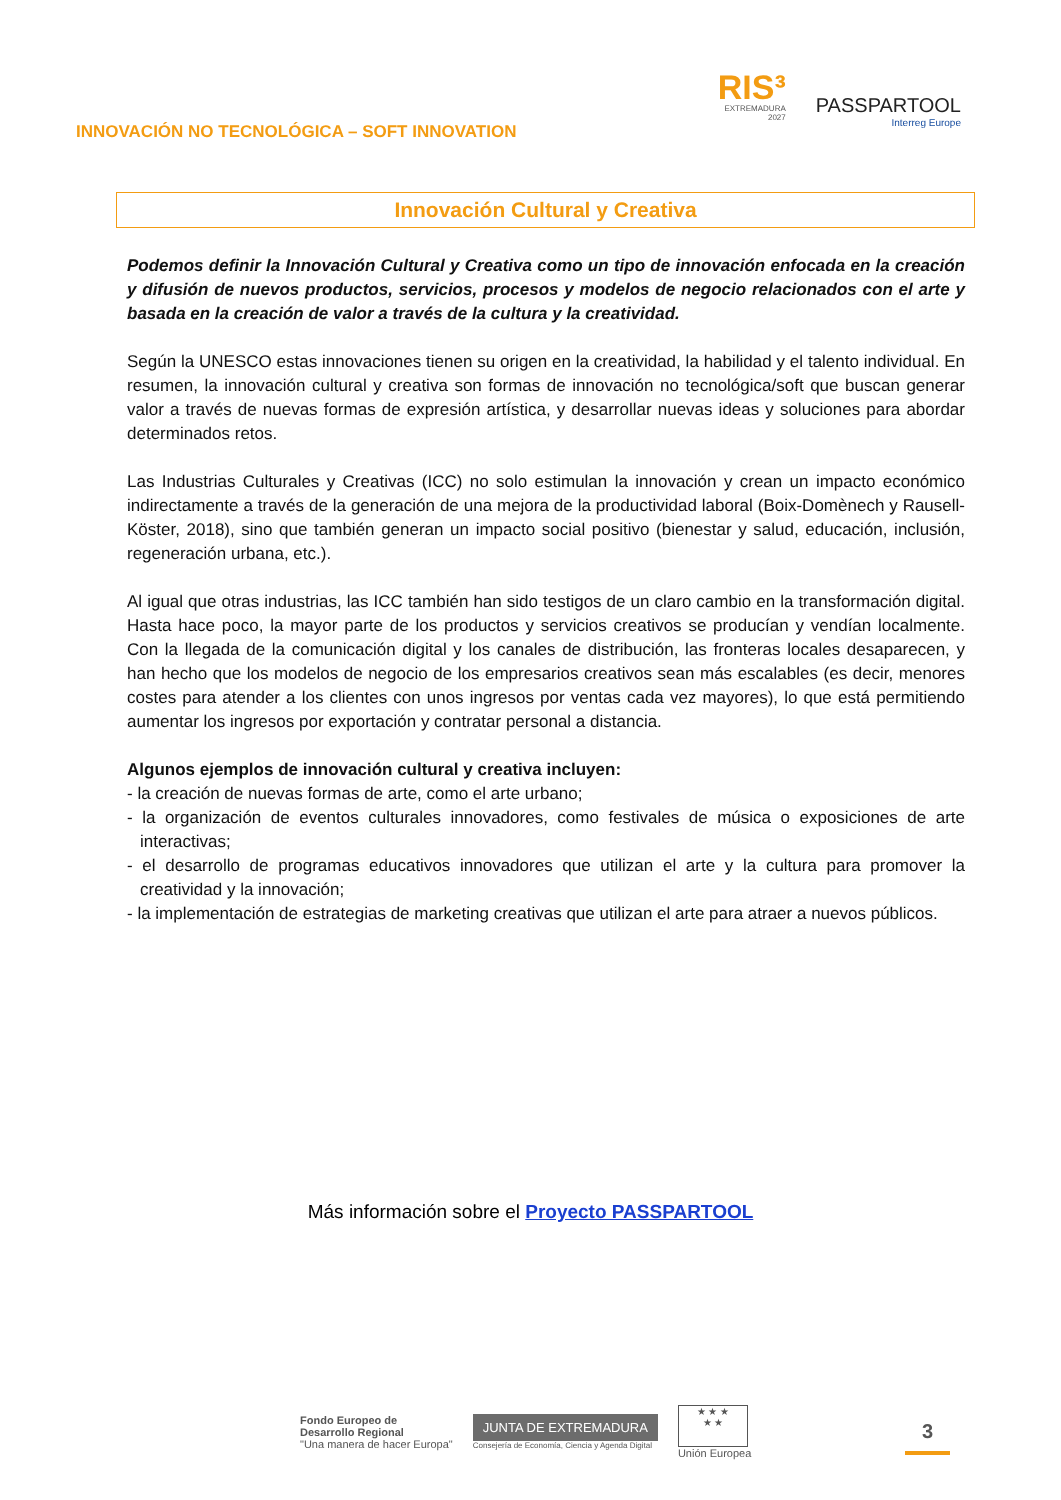INNOVACIÓN NO TECNOLÓGICA – SOFT INNOVATION
RIS³
EXTREMADURA
2027
PASSPARTOOL
Interreg Europe
Innovación Cultural y Creativa
Podemos definir la Innovación Cultural y Creativa como un tipo de innovación enfocada en la creación y difusión de nuevos productos, servicios, procesos y modelos de negocio relacionados con el arte y basada en la creación de valor a través de la cultura y la creatividad.
Según la UNESCO estas innovaciones tienen su origen en la creatividad, la habilidad y el talento individual. En resumen, la innovación cultural y creativa son formas de innovación no tecnológica/soft que buscan generar valor a través de nuevas formas de expresión artística, y desarrollar nuevas ideas y soluciones para abordar determinados retos.
Las Industrias Culturales y Creativas (ICC) no solo estimulan la innovación y crean un impacto económico indirectamente a través de la generación de una mejora de la productividad laboral (Boix-Domènech y Rausell-Köster, 2018), sino que también generan un impacto social positivo (bienestar y salud, educación, inclusión, regeneración urbana, etc.).
Al igual que otras industrias, las ICC también han sido testigos de un claro cambio en la transformación digital. Hasta hace poco, la mayor parte de los productos y servicios creativos se producían y vendían localmente. Con la llegada de la comunicación digital y los canales de distribución, las fronteras locales desaparecen, y han hecho que los modelos de negocio de los empresarios creativos sean más escalables (es decir, menores costes para atender a los clientes con unos ingresos por ventas cada vez mayores), lo que está permitiendo aumentar los ingresos por exportación y contratar personal a distancia.
Algunos ejemplos de innovación cultural y creativa incluyen:
- la creación de nuevas formas de arte, como el arte urbano;
- la organización de eventos culturales innovadores, como festivales de música o exposiciones de arte interactivas;
- el desarrollo de programas educativos innovadores que utilizan el arte y la cultura para promover la creatividad y la innovación;
- la implementación de estrategias de marketing creativas que utilizan el arte para atraer a nuevos públicos.
Más información sobre el Proyecto PASSPARTOOL
Fondo Europeo de
Desarrollo Regional
"Una manera de hacer Europa"
JUNTA DE EXTREMADURA
Consejería de Economía, Ciencia y Agenda Digital
★ ★ ★
★ ★
Unión Europea
3